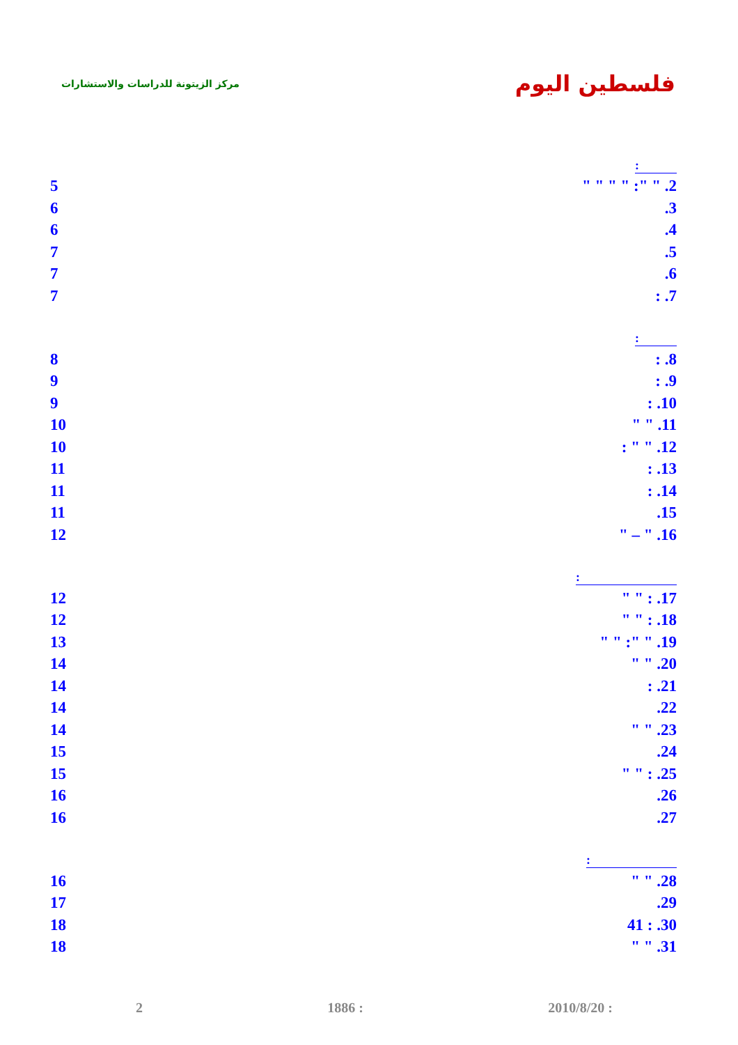مركز الزيتونة للدراسات والاستشارات
فلسطين اليوم
| : | |
| 5 | " " " " :" " .2 |
| 6 | .3 |
| 6 | .4 |
| 7 | .5 |
| 7 | .6 |
| 7 | : .7 |
| : | |
| 8 | : .8 |
| 9 | : .9 |
| 9 | : .10 |
| 10 | " " .11 |
| 10 | : " " .12 |
| 11 | : .13 |
| 11 | : .14 |
| 11 | .15 |
| 12 | " – " .16 |
| : | |
| 12 | " " : .17 |
| 12 | " " : .18 |
| 13 | " " :" " .19 |
| 14 | " " .20 |
| 14 | : .21 |
| 14 | .22 |
| 14 | " " .23 |
| 15 | .24 |
| 15 | " " : .25 |
| 16 | .26 |
| 16 | .27 |
| : | |
| 16 | " " .28 |
| 17 | .29 |
| 18 | 41 : .30 |
| 18 | " " .31 |
2 1886 : 2010/8/20 :